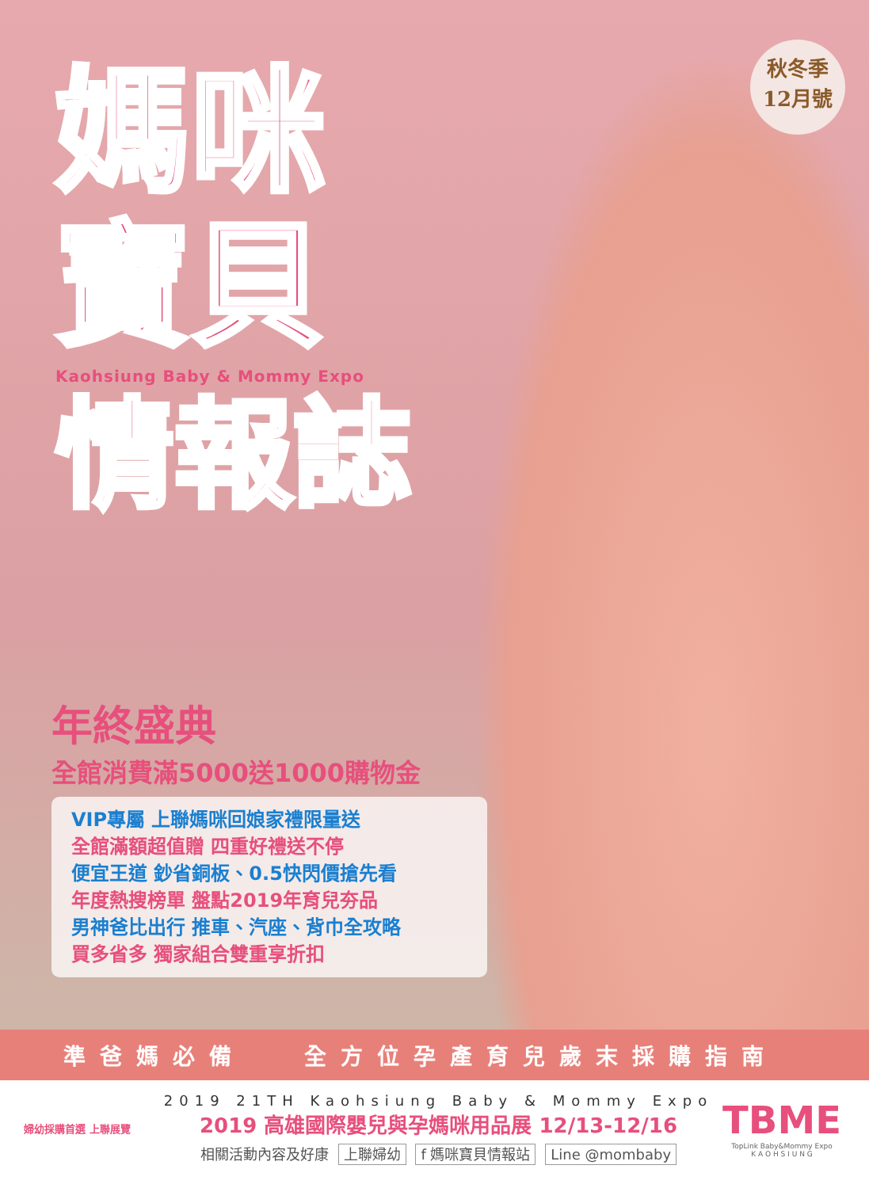秋冬季
12月號
媽咪
寶貝
Kaohsiung Baby & Mommy Expo
情報誌
年終盛典
全館消費滿5000送1000購物金
VIP專屬 上聯媽咪回娘家禮限量送
全館滿額超值贈 四重好禮送不停
便宜王道 鈔省銅板、0.5快閃價搶先看
年度熱搜榜單 盤點2019年育兒夯品
男神爸比出行 推車、汽座、背巾全攻略
買多省多 獨家組合雙重享折扣
準爸媽必備　 全方位孕產育兒歲末採購指南
婦幼採購首選 上聯展覽
2019 21TH Kaohsiung Baby & Mommy Expo
2019 高雄國際嬰兒與孕媽咪用品展 12/13-12/16
相關活動內容及好康 上聯婦幼 f 媽咪寶貝情報站 Line @mombaby
TBME
TopLink Baby&Mommy Expo
K A O H S I U N G